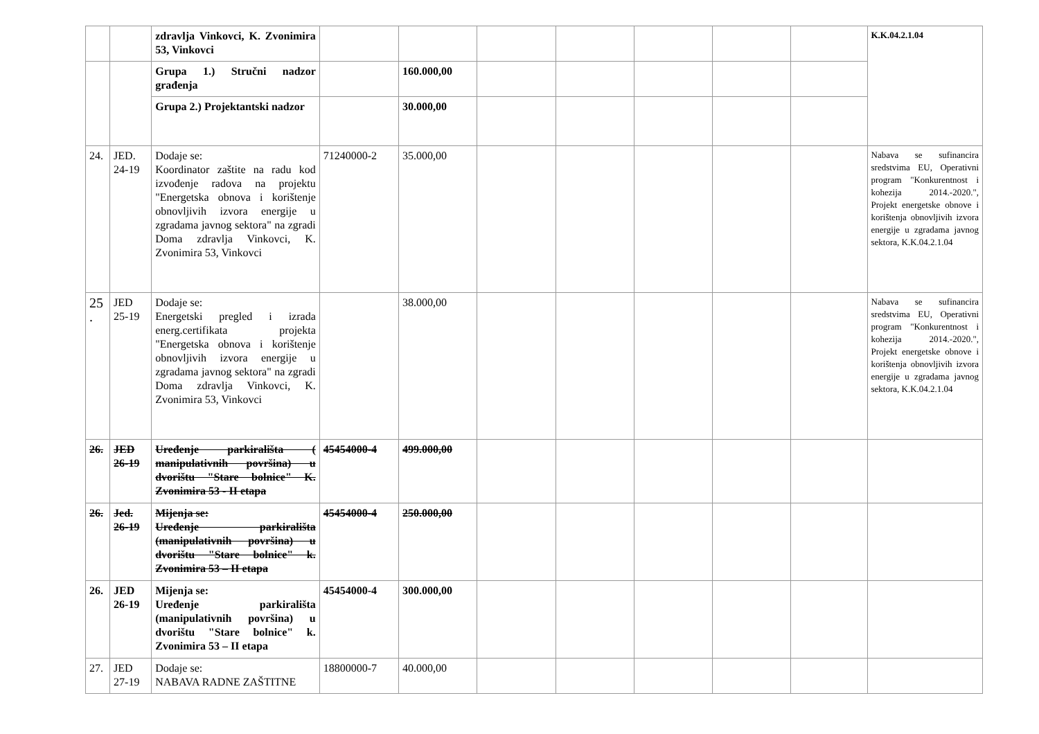| | | zdravlja Vinkovci, K. Zvonimira 53, Vinkovci | | | | | | | | K.K.04.2.1.04 |
| | | Grupa 1.) Stručni nadzor građenja | | 160.000,00 | | | | | | |
| | | Grupa 2.) Projektantski nadzor | | 30.000,00 | | | | | | |
| 24. | JED. 24-19 | Dodaje se: Koordinator zaštite na radu kod izvođenje radova na projektu "Energetska obnova i korištenje obnovljivih izvora energije u zgradama javnog sektora" na zgradi Doma zdravlja Vinkovci, K. Zvonimira 53, Vinkovci | 71240000-2 | 35.000,00 | | | | | | Nabava se sufinancira sredstvima EU, Operativni program "Konkurentnost i kohezija 2014.-2020.", Projekt energetske obnove i korištenja obnovljivih izvora energije u zgradama javnog sektora, K.K.04.2.1.04 |
| 25 . | JED 25-19 | Dodaje se: Energetski pregled i izrada energ.certifikata projekta "Energetska obnova i korištenje obnovljivih izvora energije u zgradama javnog sektora" na zgradi Doma zdravlja Vinkovci, K. Zvonimira 53, Vinkovci | | 38.000,00 | | | | | | Nabava se sufinancira sredstvima EU, Operativni program "Konkurentnost i kohezija 2014.-2020.", Projekt energetske obnove i korištenja obnovljivih izvora energije u zgradama javnog sektora, K.K.04.2.1.04 |
| 26. | JED 26-19 | Uređenje parkirališta ( manipulativnih površina) u dvorištu "Stare bolnice" K. Zvonimira 53 - II etapa | 45454000-4 | 499.000,00 | | | | | | |
| 26. | Jed. 26-19 | Mijenja se: Uređenje parkirališta (manipulativnih površina) u dvorištu "Stare bolnice" k. Zvonimira 53 – II etapa | 45454000-4 | 250.000,00 | | | | | | |
| 26. | JED 26-19 | Mijenja se: Uređenje parkirališta (manipulativnih površina) u dvorištu "Stare bolnice" k. Zvonimira 53 – II etapa | 45454000-4 | 300.000,00 | | | | | | |
| 27. | JED 27-19 | Dodaje se: NABAVA RADNE ZAŠTITNE | 18800000-7 | 40.000,00 | | | | | | |